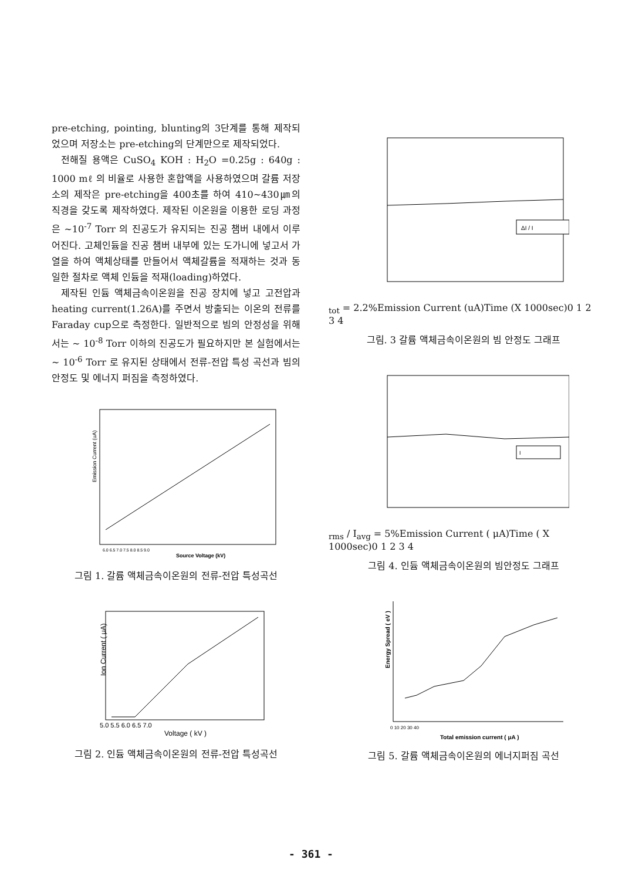pre-etching, pointing, blunting의 3단계를 통해 제작되었으며 저장소는 pre-etching의 단계만으로 제작되었다.
전해질 용액은 CuSO<sub>4</sub> KOH : H<sub>2</sub>O =0.25g : 640g : 1000 mℓ 의 비율로 사용한 혼합액을 사용하였으며 갈륨 저장소의 제작은 pre-etching을 400초를 하여 410~430㎛의 직경을 갖도록 제작하였다. 제작된 이온원을 이용한 로딩 과정은 ~10<sup>-7</sup> Torr 의 진공도가 유지되는 진공 챔버 내에서 이루어진다. 고체인듐을 진공 챔버 내부에 있는 도가니에 넣고서 가열을 하여 액체상태를 만들어서 액체갈륨을 적재하는 것과 동일한 절차로 액체 인듐을 적재(loading)하였다.
제작된 인듐 액체금속이온원을 진공 장치에 넣고 고전압과 heating current(1.26A)를 주면서 방출되는 이온의 전류를 Faraday cup으로 측정한다. 일반적으로 빔의 안정성을 위해서는 ~ 10<sup>-8</sup> Torr 이하의 진공도가 필요하지만 본 실험에서는 ~ 10<sup>-6</sup> Torr 로 유지된 상태에서 전류-전압 특성 곡선과 빔의 안정도 및 에너지 퍼짐을 측정하였다.
Emission Current (uA)
Source Voltage (kV)
6.0 6.5 7.0 7.5 8.0 8.5 9.0
그림 1. 갈륨 액체금속이온원의 전류-전압 특성곡선
Ion Current ( μA)
Voltage ( kV )
5.0 5.5 6.0 6.5 7.0
그림 2. 인듐 액체금속이온원의 전류-전압 특성곡선
ΔI / Itot = 2.2%
Emission Current (uA)
Time (X 1000sec)
0 1 2 3 4
그림. 3 갈륨 액체금속이온원의 빔 안정도 그래프
Irms / Iavg = 5%
Emission Current ( μA)
Time ( X 1000sec)
0 1 2 3 4
그림 4. 인듐 액체금속이온원의 빔안정도 그래프
Energy Spread ( eV )
Total emission current ( μA )
0 10 20 30 40
그림 5. 갈륨 액체금속이온원의 에너지퍼짐 곡선
- 361 -